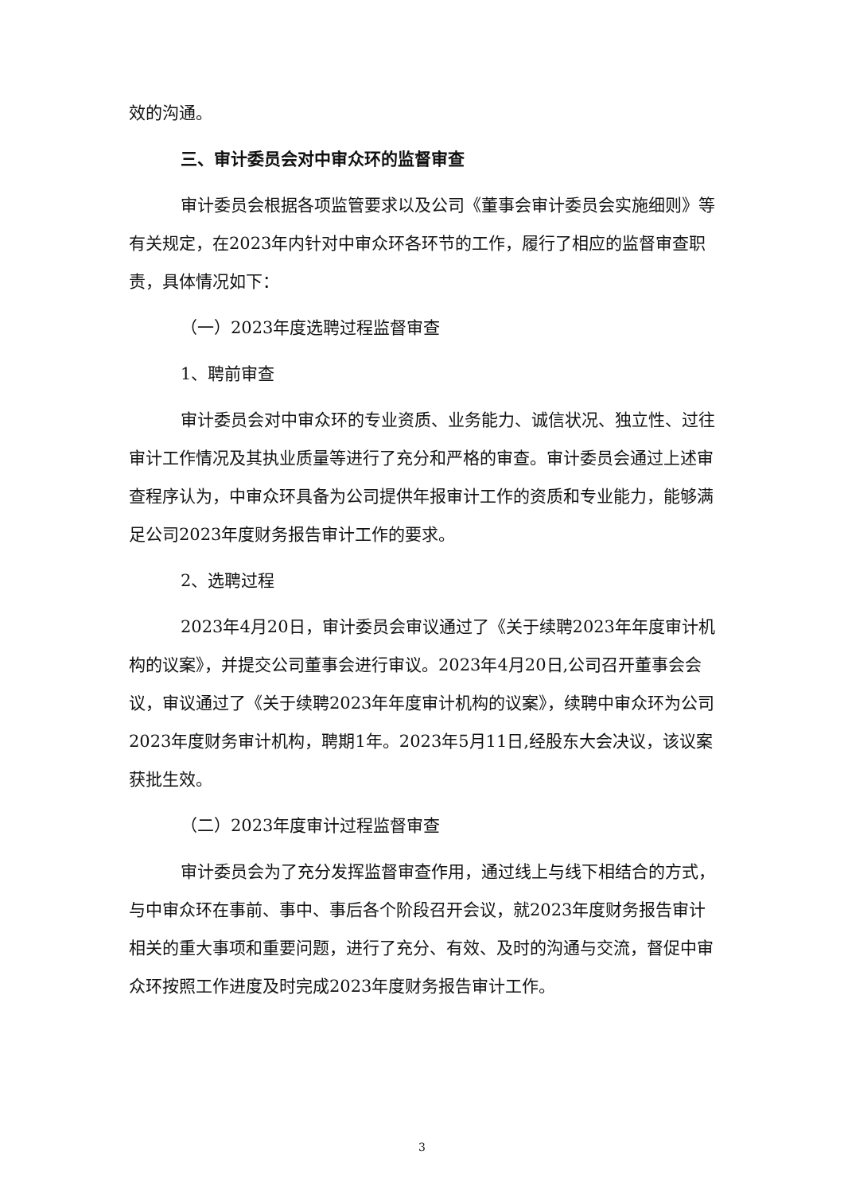效的沟通。
三、审计委员会对中审众环的监督审查
审计委员会根据各项监管要求以及公司《董事会审计委员会实施细则》等有关规定，在2023年内针对中审众环各环节的工作，履行了相应的监督审查职责，具体情况如下：
（一）2023年度选聘过程监督审查
1、聘前审查
审计委员会对中审众环的专业资质、业务能力、诚信状况、独立性、过往审计工作情况及其执业质量等进行了充分和严格的审查。审计委员会通过上述审查程序认为，中审众环具备为公司提供年报审计工作的资质和专业能力，能够满足公司2023年度财务报告审计工作的要求。
2、选聘过程
2023年4月20日，审计委员会审议通过了《关于续聘2023年年度审计机构的议案》，并提交公司董事会进行审议。2023年4月20日,公司召开董事会会议，审议通过了《关于续聘2023年年度审计机构的议案》，续聘中审众环为公司2023年度财务审计机构，聘期1年。2023年5月11日,经股东大会决议，该议案获批生效。
（二）2023年度审计过程监督审查
审计委员会为了充分发挥监督审查作用，通过线上与线下相结合的方式，与中审众环在事前、事中、事后各个阶段召开会议，就2023年度财务报告审计相关的重大事项和重要问题，进行了充分、有效、及时的沟通与交流，督促中审众环按照工作进度及时完成2023年度财务报告审计工作。
3